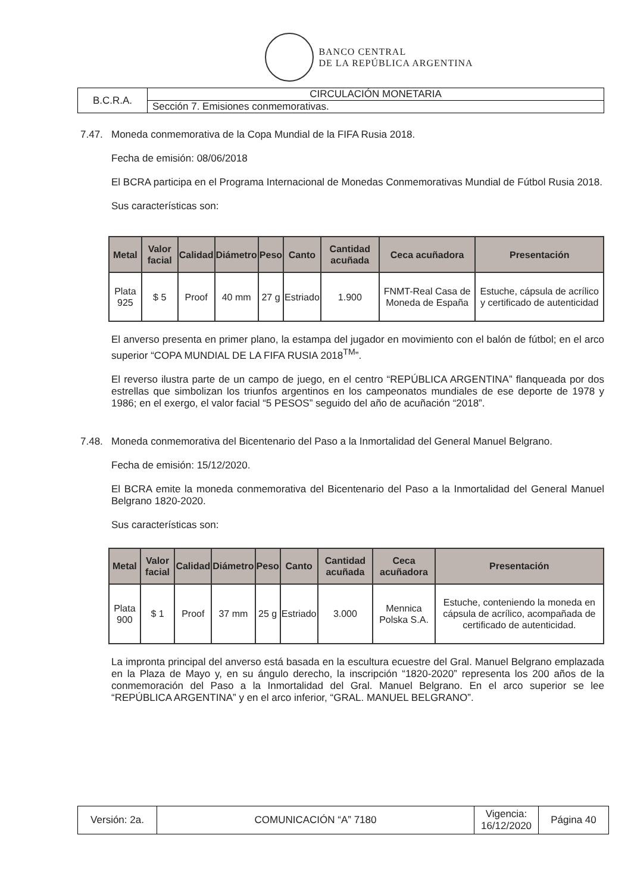BANCO CENTRAL
DE LA REPÚBLICA ARGENTINA
| B.C.R.A. | CIRCULACIÓN MONETARIA |
| | Sección 7. Emisiones conmemorativas. |
7.47. Moneda conmemorativa de la Copa Mundial de la FIFA Rusia 2018.
Fecha de emisión: 08/06/2018
El BCRA participa en el Programa Internacional de Monedas Conmemorativas Mundial de Fútbol Rusia 2018.
Sus características son:
| Metal | Valor facial | Calidad | Diámetro | Peso | Canto | Cantidad acuñada | Ceca acuñadora | Presentación |
| --- | --- | --- | --- | --- | --- | --- | --- | --- |
| Plata 925 | $ 5 | Proof | 40 mm | 27 g | Estriado | 1.900 | FNMT-Real Casa de Moneda de España | Estuche, cápsula de acrílico y certificado de autenticidad |
El anverso presenta en primer plano, la estampa del jugador en movimiento con el balón de fútbol; en el arco superior “COPA MUNDIAL DE LA FIFA RUSIA 2018<sup>TM</sup>”.
El reverso ilustra parte de un campo de juego, en el centro “REPÚBLICA ARGENTINA” flanqueada por dos estrellas que simbolizan los triunfos argentinos en los campeonatos mundiales de ese deporte de 1978 y 1986; en el exergo, el valor facial “5 PESOS” seguido del año de acuñación “2018”.
7.48. Moneda conmemorativa del Bicentenario del Paso a la Inmortalidad del General Manuel Belgrano.
Fecha de emisión: 15/12/2020.
El BCRA emite la moneda conmemorativa del Bicentenario del Paso a la Inmortalidad del General Manuel Belgrano 1820-2020.
Sus características son:
| Metal | Valor facial | Calidad | Diámetro | Peso | Canto | Cantidad acuñada | Ceca acuñadora | Presentación |
| --- | --- | --- | --- | --- | --- | --- | --- | --- |
| Plata 900 | $ 1 | Proof | 37 mm | 25 g | Estriado | 3.000 | Mennica Polska S.A. | Estuche, conteniendo la moneda en cápsula de acrílico, acompañada de certificado de autenticidad. |
La impronta principal del anverso está basada en la escultura ecuestre del Gral. Manuel Belgrano emplazada en la Plaza de Mayo y, en su ángulo derecho, la inscripción “1820-2020” representa los 200 años de la conmemoración del Paso a la Inmortalidad del Gral. Manuel Belgrano. En el arco superior se lee “REPÚBLICA ARGENTINA” y en el arco inferior, “GRAL. MANUEL BELGRANO”.
| Versión: 2a. | COMUNICACIÓN “A” 7180 | Vigencia: 16/12/2020 | Página 40 |